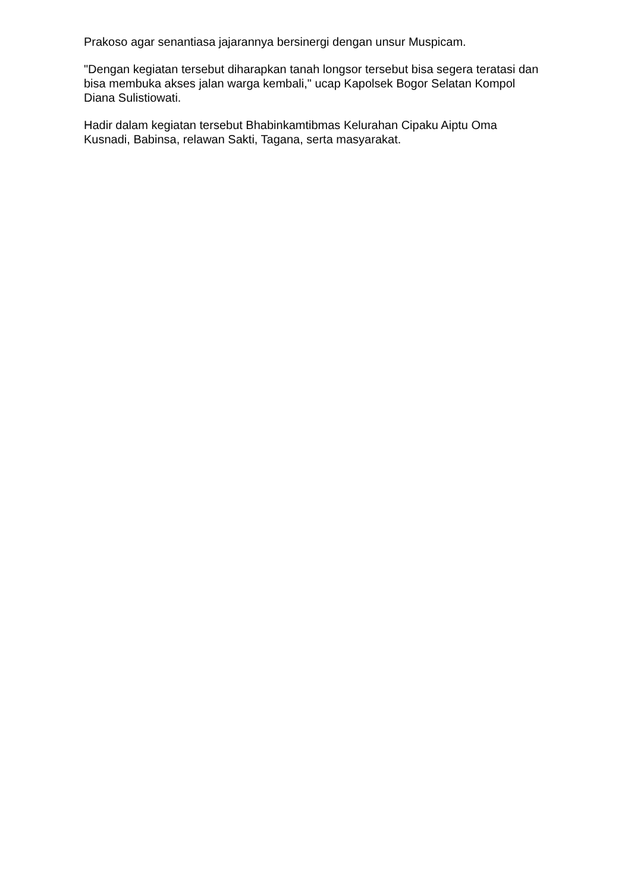Prakoso agar senantiasa jajarannya bersinergi dengan unsur Muspicam.
"Dengan kegiatan tersebut diharapkan tanah longsor tersebut bisa segera teratasi dan bisa membuka akses jalan warga kembali," ucap Kapolsek Bogor Selatan Kompol Diana Sulistiowati.
Hadir dalam kegiatan tersebut Bhabinkamtibmas Kelurahan Cipaku Aiptu Oma Kusnadi, Babinsa, relawan Sakti, Tagana, serta masyarakat.